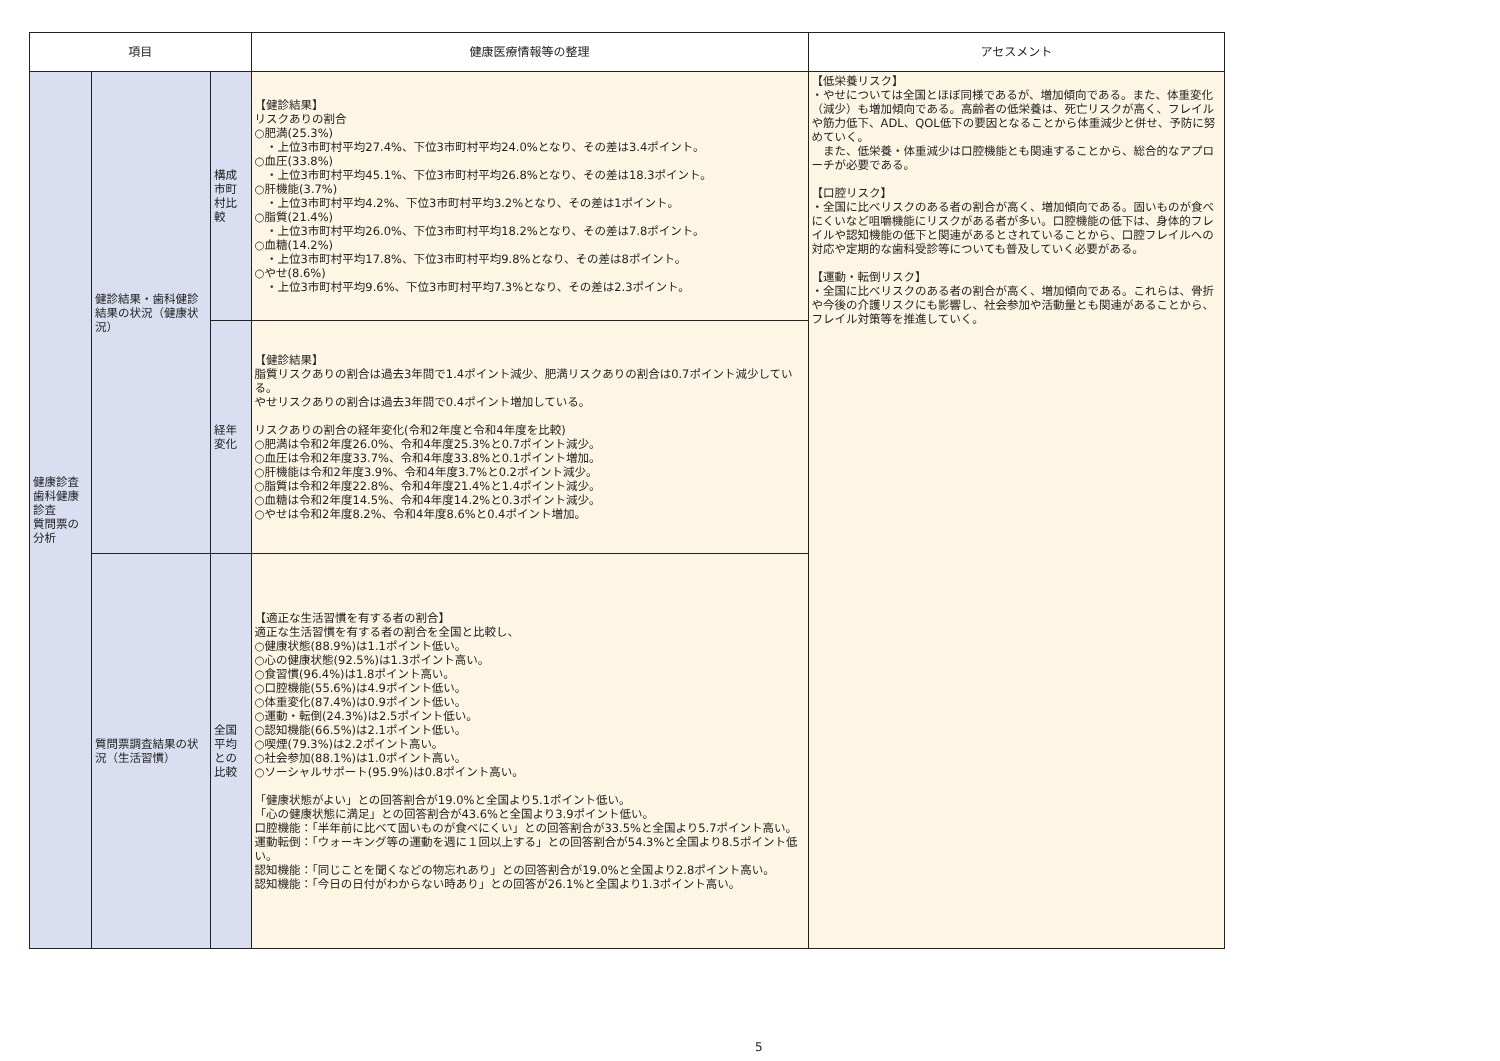| 項目 | | | 健康医療情報等の整理 | アセスメント |
| --- | --- | --- | --- | --- |
| 健康診査 歯科健康 診査 質問票の 分析 | 健診結果・歯科健診結果の状況（健康状況） | 構成市町村比較 | 【健診結果】 リスクありの割合 ○肥満(25.3%) ・上位3市町村平均27.4%、下位3市町村平均24.0%となり、その差は3.4ポイント。 ○血圧(33.8%) ・上位3市町村平均45.1%、下位3市町村平均26.8%となり、その差は18.3ポイント。 ○肝機能(3.7%) ・上位3市町村平均4.2%、下位3市町村平均3.2%となり、その差は1ポイント。 ○脂質(21.4%) ・上位3市町村平均26.0%、下位3市町村平均18.2%となり、その差は7.8ポイント。 ○血糖(14.2%) ・上位3市町村平均17.8%、下位3市町村平均9.8%となり、その差は8ポイント。 ○やせ(8.6%) ・上位3市町村平均9.6%、下位3市町村平均7.3%となり、その差は2.3ポイント。 | 【低栄養リスク】 ・やせについては全国とほぼ同様であるが、増加傾向である。また、体重変化（減少）も増加傾向である。高齢者の低栄養は、死亡リスクが高く、フレイルや筋力低下、ADL、QOL低下の要因となることから体重減少と併せ、予防に努めていく。 また、低栄養・体重減少は口腔機能とも関連することから、総合的なアプローチが必要である。 【口腔リスク】 ・全国に比べリスクのある者の割合が高く、増加傾向である。固いものが食べにくいなど咀嚼機能にリスクがある者が多い。口腔機能の低下は、身体的フレイルや認知機能の低下と関連があるとされていることから、口腔フレイルへの対応や定期的な歯科受診等についても普及していく必要がある。 【運動・転倒リスク】 ・全国に比べリスクのある者の割合が高く、増加傾向である。これらは、骨折や今後の介護リスクにも影響し、社会参加や活動量とも関連があることから、フレイル対策等を推進していく。 |
| | | 経年変化 | 【健診結果】 脂質リスクありの割合は過去3年間で1.4ポイント減少、肥満リスクありの割合は0.7ポイント減少している。 やせリスクありの割合は過去3年間で0.4ポイント増加している。 リスクありの割合の経年変化(令和2年度と令和4年度を比較) ○肥満は令和2年度26.0%、令和4年度25.3%と0.7ポイント減少。 ○血圧は令和2年度33.7%、令和4年度33.8%と0.1ポイント増加。 ○肝機能は令和2年度3.9%、令和4年度3.7%と0.2ポイント減少。 ○脂質は令和2年度22.8%、令和4年度21.4%と1.4ポイント減少。 ○血糖は令和2年度14.5%、令和4年度14.2%と0.3ポイント減少。 ○やせは令和2年度8.2%、令和4年度8.6%と0.4ポイント増加。 | |
| | 質問票調査結果の状況（生活習慣） | 全国平均との比較 | 【適正な生活習慣を有する者の割合】 適正な生活習慣を有する者の割合を全国と比較し、 ○健康状態(88.9%)は1.1ポイント低い。 ○心の健康状態(92.5%)は1.3ポイント高い。 ○食習慣(96.4%)は1.8ポイント高い。 ○口腔機能(55.6%)は4.9ポイント低い。 ○体重変化(87.4%)は0.9ポイント低い。 ○運動・転倒(24.3%)は2.5ポイント低い。 ○認知機能(66.5%)は2.1ポイント低い。 ○喫煙(79.3%)は2.2ポイント高い。 ○社会参加(88.1%)は1.0ポイント高い。 ○ソーシャルサポート(95.9%)は0.8ポイント高い。 「健康状態がよい」との回答割合が19.0%と全国より5.1ポイント低い。 「心の健康状態に満足」との回答割合が43.6%と全国より3.9ポイント低い。 口腔機能：「半年前に比べて固いものが食べにくい」との回答割合が33.5%と全国より5.7ポイント高い。 運動転倒：「ウォーキング等の運動を週に１回以上する」との回答割合が54.3%と全国より8.5ポイント低い。 認知機能：「同じことを聞くなどの物忘れあり」との回答割合が19.0%と全国より2.8ポイント高い。 認知機能：「今日の日付がわからない時あり」との回答が26.1%と全国より1.3ポイント高い。 | |
5